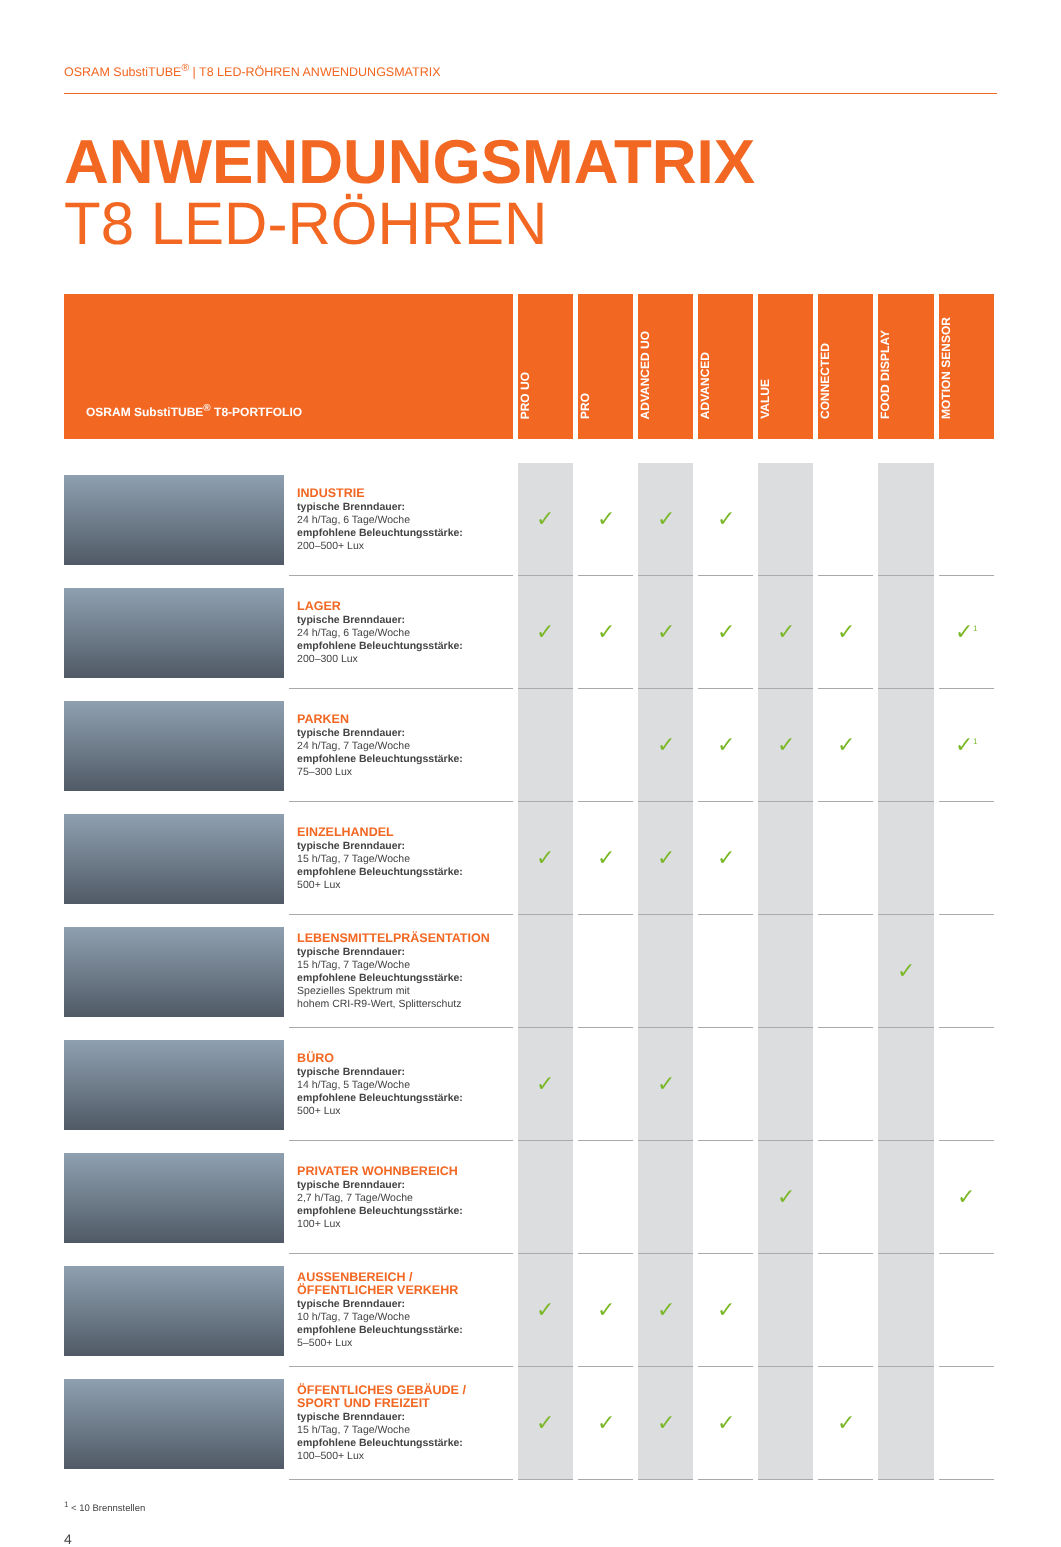OSRAM SubstiTUBE<sup>®</sup> | T8 LED-RÖHREN ANWENDUNGSMATRIX
ANWENDUNGSMATRIX
T8 LED-RÖHREN
| OSRAM SubstiTUBE<sup>®</sup> T8-PORTFOLIO | | PRO UO | PRO | ADVANCED UO | ADVANCED | VALUE | CONNECTED | FOOD DISPLAY | MOTION SENSOR |
| | INDUSTRIE typische Brenndauer: 24 h/Tag, 6 Tage/Woche empfohlene Beleuchtungsstärke: 200–500+ Lux | ✓ | ✓ | ✓ | ✓ | | | | |
| | LAGER typische Brenndauer: 24 h/Tag, 6 Tage/Woche empfohlene Beleuchtungsstärke: 200–300 Lux | ✓ | ✓ | ✓ | ✓ | ✓ | ✓ | | ✓<sup>1</sup> |
| | PARKEN typische Brenndauer: 24 h/Tag, 7 Tage/Woche empfohlene Beleuchtungsstärke: 75–300 Lux | | | ✓ | ✓ | ✓ | ✓ | | ✓<sup>1</sup> |
| | EINZELHANDEL typische Brenndauer: 15 h/Tag, 7 Tage/Woche empfohlene Beleuchtungsstärke: 500+ Lux | ✓ | ✓ | ✓ | ✓ | | | | |
| | LEBENSMITTELPRÄSENTATION typische Brenndauer: 15 h/Tag, 7 Tage/Woche empfohlene Beleuchtungsstärke: Spezielles Spektrum mit hohem CRI-R9-Wert, Splitterschutz | | | | | | | ✓ | |
| | BÜRO typische Brenndauer: 14 h/Tag, 5 Tage/Woche empfohlene Beleuchtungsstärke: 500+ Lux | ✓ | | ✓ | | | | | |
| | PRIVATER WOHNBEREICH typische Brenndauer: 2,7 h/Tag, 7 Tage/Woche empfohlene Beleuchtungsstärke: 100+ Lux | | | | | ✓ | | | ✓ |
| | AUSSENBEREICH / ÖFFENTLICHER VERKEHR typische Brenndauer: 10 h/Tag, 7 Tage/Woche empfohlene Beleuchtungsstärke: 5–500+ Lux | ✓ | ✓ | ✓ | ✓ | | | | |
| | ÖFFENTLICHES GEBÄUDE / SPORT UND FREIZEIT typische Brenndauer: 15 h/Tag, 7 Tage/Woche empfohlene Beleuchtungsstärke: 100–500+ Lux | ✓ | ✓ | ✓ | ✓ | | ✓ | | |
<sup>1</sup> < 10 Brennstellen
4